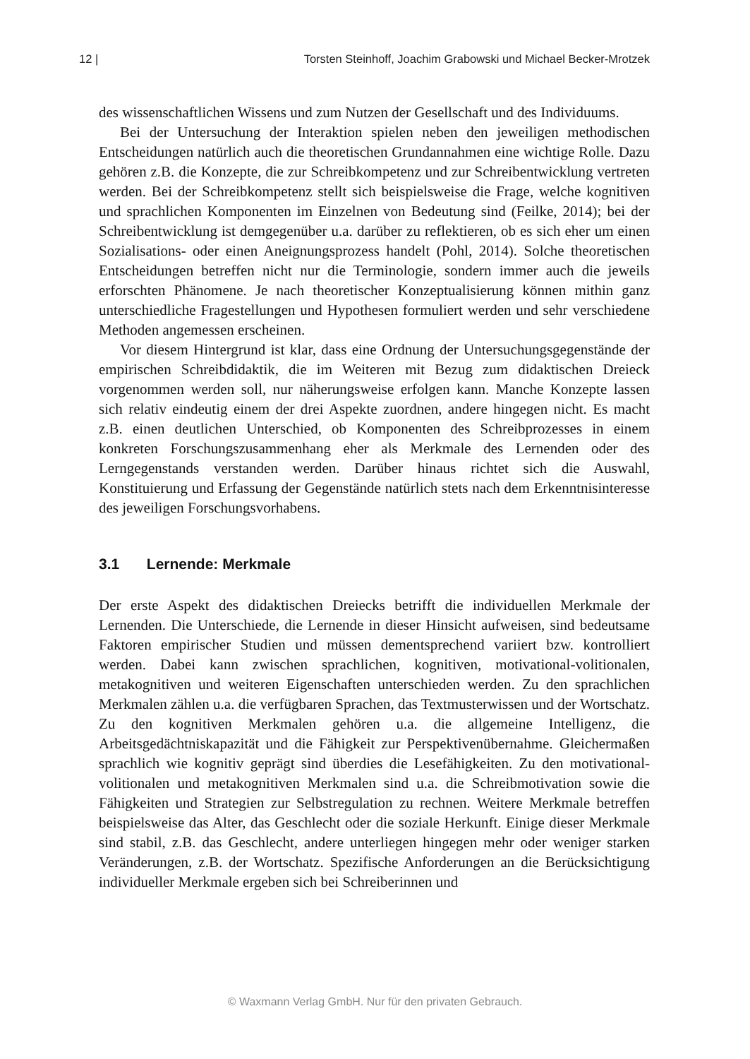12 | Torsten Steinhoff, Joachim Grabowski und Michael Becker-Mrotzek
des wissenschaftlichen Wissens und zum Nutzen der Gesellschaft und des Individuums.
Bei der Untersuchung der Interaktion spielen neben den jeweiligen methodischen Entscheidungen natürlich auch die theoretischen Grundannahmen eine wichtige Rolle. Dazu gehören z.B. die Konzepte, die zur Schreibkompetenz und zur Schreibentwicklung vertreten werden. Bei der Schreibkompetenz stellt sich beispielsweise die Frage, welche kognitiven und sprachlichen Komponenten im Einzelnen von Bedeutung sind (Feilke, 2014); bei der Schreibentwicklung ist demgegenüber u.a. darüber zu reflektieren, ob es sich eher um einen Sozialisations- oder einen Aneignungsprozess handelt (Pohl, 2014). Solche theoretischen Entscheidungen betreffen nicht nur die Terminologie, sondern immer auch die jeweils erforschten Phänomene. Je nach theoretischer Konzeptualisierung können mithin ganz unterschiedliche Fragestellungen und Hypothesen formuliert werden und sehr verschiedene Methoden angemessen erscheinen.
Vor diesem Hintergrund ist klar, dass eine Ordnung der Untersuchungsgegenstände der empirischen Schreibdidaktik, die im Weiteren mit Bezug zum didaktischen Dreieck vorgenommen werden soll, nur näherungsweise erfolgen kann. Manche Konzepte lassen sich relativ eindeutig einem der drei Aspekte zuordnen, andere hingegen nicht. Es macht z.B. einen deutlichen Unterschied, ob Komponenten des Schreibprozesses in einem konkreten Forschungszusammenhang eher als Merkmale des Lernenden oder des Lerngegenstands verstanden werden. Darüber hinaus richtet sich die Auswahl, Konstituierung und Erfassung der Gegenstände natürlich stets nach dem Erkenntnisinteresse des jeweiligen Forschungsvorhabens.
3.1 Lernende: Merkmale
Der erste Aspekt des didaktischen Dreiecks betrifft die individuellen Merkmale der Lernenden. Die Unterschiede, die Lernende in dieser Hinsicht aufweisen, sind bedeutsame Faktoren empirischer Studien und müssen dementsprechend variiert bzw. kontrolliert werden. Dabei kann zwischen sprachlichen, kognitiven, motivational-volitionalen, metakognitiven und weiteren Eigenschaften unterschieden werden. Zu den sprachlichen Merkmalen zählen u.a. die verfügbaren Sprachen, das Textmusterwissen und der Wortschatz. Zu den kognitiven Merkmalen gehören u.a. die allgemeine Intelligenz, die Arbeitsgedächtniskapazität und die Fähigkeit zur Perspektivenübernahme. Gleichermaßen sprachlich wie kognitiv geprägt sind überdies die Lesefähigkeiten. Zu den motivational-volitionalen und metakognitiven Merkmalen sind u.a. die Schreibmotivation sowie die Fähigkeiten und Strategien zur Selbstregulation zu rechnen. Weitere Merkmale betreffen beispielsweise das Alter, das Geschlecht oder die soziale Herkunft. Einige dieser Merkmale sind stabil, z.B. das Geschlecht, andere unterliegen hingegen mehr oder weniger starken Veränderungen, z.B. der Wortschatz. Spezifische Anforderungen an die Berücksichtigung individueller Merkmale ergeben sich bei Schreiberinnen und
© Waxmann Verlag GmbH. Nur für den privaten Gebrauch.